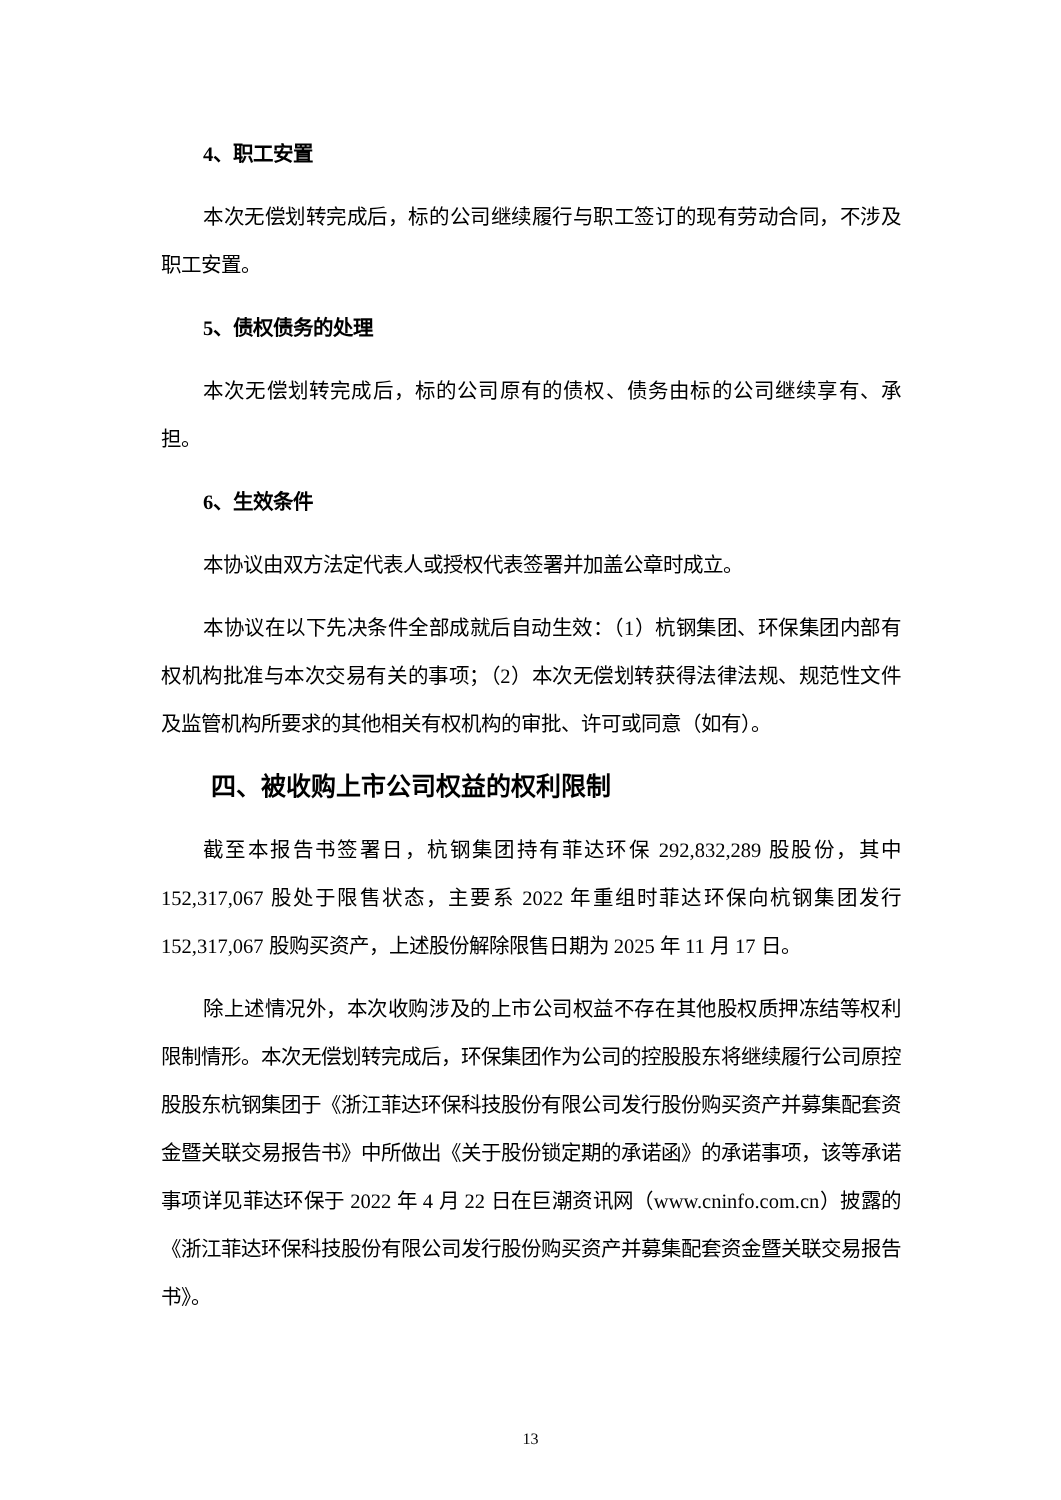4、职工安置
本次无偿划转完成后，标的公司继续履行与职工签订的现有劳动合同，不涉及职工安置。
5、债权债务的处理
本次无偿划转完成后，标的公司原有的债权、债务由标的公司继续享有、承担。
6、生效条件
本协议由双方法定代表人或授权代表签署并加盖公章时成立。
本协议在以下先决条件全部成就后自动生效：（1）杭钢集团、环保集团内部有权机构批准与本次交易有关的事项；（2）本次无偿划转获得法律法规、规范性文件及监管机构所要求的其他相关有权机构的审批、许可或同意（如有）。
四、被收购上市公司权益的权利限制
截至本报告书签署日，杭钢集团持有菲达环保 292,832,289 股股份，其中152,317,067 股处于限售状态，主要系 2022 年重组时菲达环保向杭钢集团发行152,317,067 股购买资产，上述股份解除限售日期为 2025 年 11 月 17 日。
除上述情况外，本次收购涉及的上市公司权益不存在其他股权质押冻结等权利限制情形。本次无偿划转完成后，环保集团作为公司的控股股东将继续履行公司原控股股东杭钢集团于《浙江菲达环保科技股份有限公司发行股份购买资产并募集配套资金暨关联交易报告书》中所做出《关于股份锁定期的承诺函》的承诺事项，该等承诺事项详见菲达环保于 2022 年 4 月 22 日在巨潮资讯网（www.cninfo.com.cn）披露的《浙江菲达环保科技股份有限公司发行股份购买资产并募集配套资金暨关联交易报告书》。
13